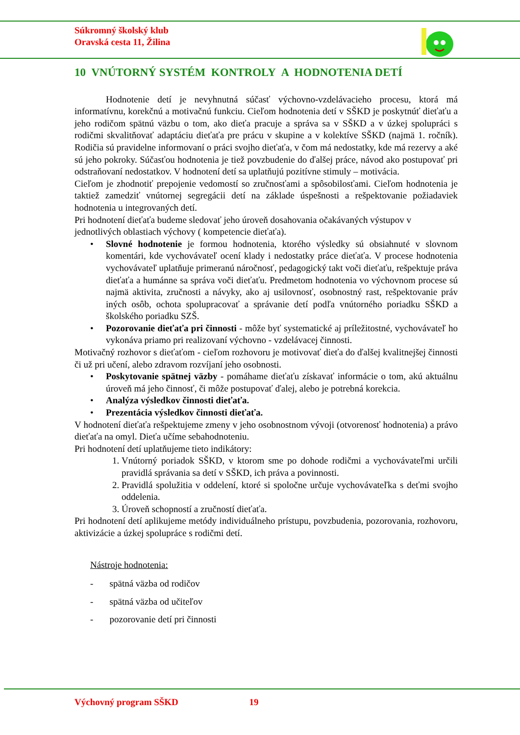Súkromný školský klub
Oravská cesta 11, Žilina
10 VNÚTORNÝ SYSTÉM KONTROLY A HODNOTENIA DETÍ
Hodnotenie detí je nevyhnutná súčasť výchovno-vzdelávacieho procesu, ktorá má informatívnu, korekčnú a motivačnú funkciu. Cieľom hodnotenia detí v SŠKD je poskytnúť dieťaťu a jeho rodičom spätnú väzbu o tom, ako dieťa pracuje a správa sa v SŠKD a v úzkej spolupráci s rodičmi skvalitňovať adaptáciu dieťaťa pre prácu v skupine a v kolektíve SŠKD (najmä 1. ročník). Rodičia sú pravidelne informovaní o práci svojho dieťaťa, v čom má nedostatky, kde má rezervy a aké sú jeho pokroky. Súčasťou hodnotenia je tiež povzbudenie do ďalšej práce, návod ako postupovať pri odstraňovaní nedostatkov. V hodnotení detí sa uplatňujú pozitívne stimuly – motivácia.
Cieľom je zhodnotiť prepojenie vedomostí so zručnosťami a spôsobilosťami. Cieľom hodnotenia je taktiež zamedziť vnútornej segregácii detí na základe úspešnosti a rešpektovanie požiadaviek hodnotenia u integrovaných detí.
Pri hodnotení dieťaťa budeme sledovať jeho úroveň dosahovania očakávaných výstupov v jednotlivých oblastiach výchovy ( kompetencie dieťaťa).
• Slovné hodnotenie je formou hodnotenia, ktorého výsledky sú obsiahnuté v slovnom komentári, kde vychovávateľ ocení klady i nedostatky práce dieťaťa. V procese hodnotenia vychovávateľ uplatňuje primeranú náročnosť, pedagogický takt voči dieťaťu, rešpektuje práva dieťaťa a humánne sa správa voči dieťaťu. Predmetom hodnotenia vo výchovnom procese sú najmä aktivita, zručnosti a návyky, ako aj usilovnosť, osobnostný rast, rešpektovanie práv iných osôb, ochota spolupracovať a správanie detí podľa vnútorného poriadku SŠKD a školského poriadku SZŠ.
• Pozorovanie dieťaťa pri činnosti - môže byť systematické aj príležitostné, vychovávateľ ho vykonáva priamo pri realizovaní výchovno - vzdelávacej činnosti.
Motivačný rozhovor s dieťaťom - cieľom rozhovoru je motivovať dieťa do ďalšej kvalitnejšej činnosti či už pri učení, alebo zdravom rozvíjaní jeho osobnosti.
• Poskytovanie spätnej väzby - pomáhame dieťaťu získavať informácie o tom, akú aktuálnu úroveň má jeho činnosť, či môže postupovať ďalej, alebo je potrebná korekcia.
• Analýza výsledkov činnosti dieťaťa.
• Prezentácia výsledkov činnosti dieťaťa.
V hodnotení dieťaťa rešpektujeme zmeny v jeho osobnostnom vývoji (otvorenosť hodnotenia) a právo dieťaťa na omyl. Dieťa učíme sebahodnoteniu.
Pri hodnotení detí uplatňujeme tieto indikátory:
1. Vnútorný poriadok SŠKD, v ktorom sme po dohode rodičmi a vychovávateľmi určili pravidlá správania sa detí v SŠKD, ich práva a povinnosti.
2. Pravidlá spolužitia v oddelení, ktoré si spoločne určuje vychovávateľka s deťmi svojho oddelenia.
3. Úroveň schopností a zručností dieťaťa.
Pri hodnotení detí aplikujeme metódy individuálneho prístupu, povzbudenia, pozorovania, rozhovoru, aktivizácie a úzkej spolupráce s rodičmi detí.
Nástroje hodnotenia:
- spätná väzba od rodičov
- spätná väzba od učiteľov
- pozorovanie detí pri činnosti
Výchovný program SŠKD 19